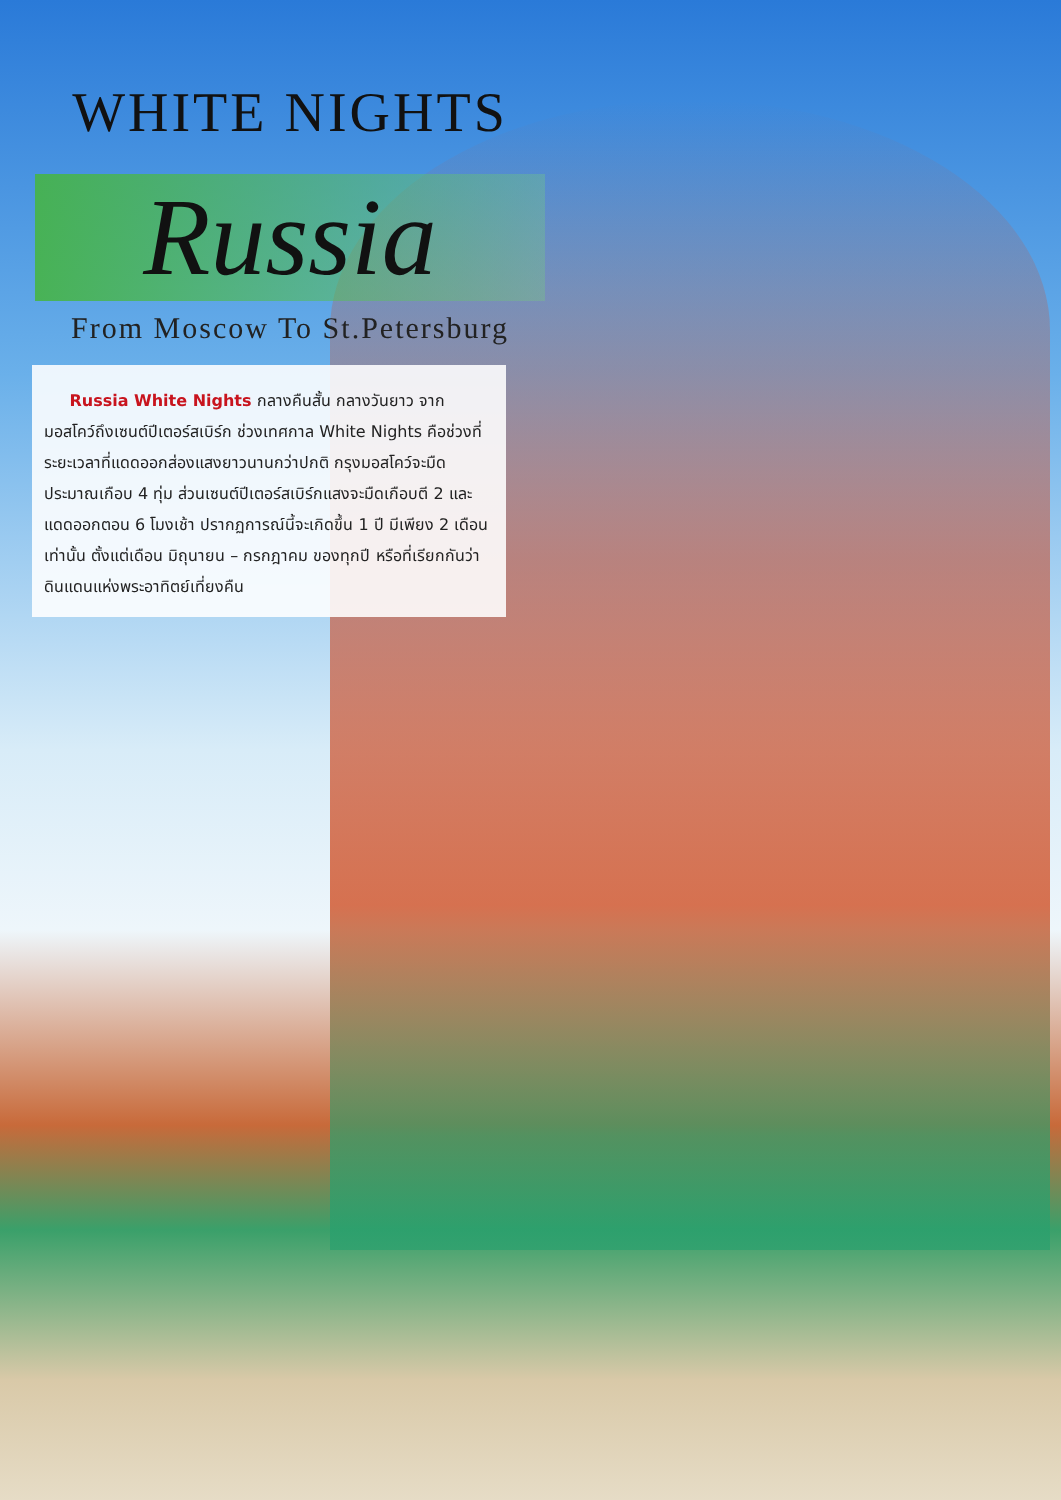WHITE NIGHTS
Russia
From Moscow To St.Petersburg
Russia White Nights กลางคืนสั้น กลางวันยาว จากมอสโคว์ถึงเซนต์ปีเตอร์สเบิร์ก ช่วงเทศกาล White Nights คือช่วงที่ระยะเวลาที่แดดออกส่องแสงยาวนานกว่าปกติ กรุงมอสโคว์จะมืดประมาณเกือบ 4 ทุ่ม ส่วนเซนต์ปีเตอร์สเบิร์กแสงจะมืดเกือบตี 2 และแดดออกตอน 6 โมงเช้า ปรากฏการณ์นี้จะเกิดขึ้น 1 ปี มีเพียง 2 เดือนเท่านั้น ตั้งแต่เดือน มิถุนายน – กรกฎาคม ของทุกปี หรือที่เรียกกันว่า ดินแดนแห่งพระอาทิตย์เที่ยงคืน